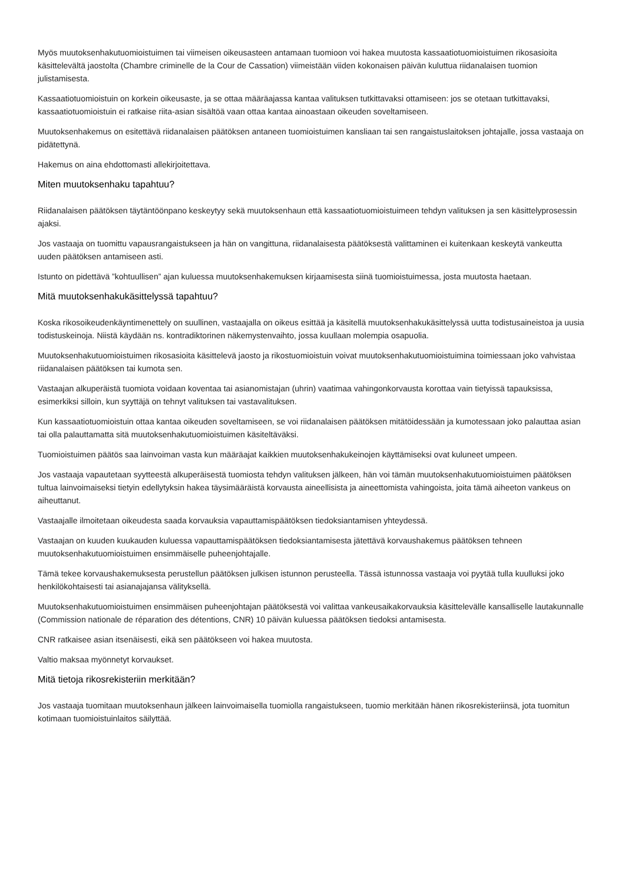Myös muutoksenhakutuomioistuimen tai viimeisen oikeusasteen antamaan tuomioon voi hakea muutosta kassaatiotuomioistuimen rikosasioita käsittelevältä jaostolta (Chambre criminelle de la Cour de Cassation) viimeistään viiden kokonaisen päivän kuluttua riidanalaisen tuomion julistamisesta.
Kassaatiotuomioistuin on korkein oikeusaste, ja se ottaa määräajassa kantaa valituksen tutkittavaksi ottamiseen: jos se otetaan tutkittavaksi, kassaatiotuomioistuin ei ratkaise riita-asian sisältöä vaan ottaa kantaa ainoastaan oikeuden soveltamiseen.
Muutoksenhakemus on esitettävä riidanalaisen päätöksen antaneen tuomioistuimen kansliaan tai sen rangaistuslaitoksen johtajalle, jossa vastaaja on pidätettynä.
Hakemus on aina ehdottomasti allekirjoitettava.
Miten muutoksenhaku tapahtuu?
Riidanalaisen päätöksen täytäntöönpano keskeytyy sekä muutoksenhaun että kassaatiotuomioistuimeen tehdyn valituksen ja sen käsittelyprosessin ajaksi.
Jos vastaaja on tuomittu vapausrangaistukseen ja hän on vangittuna, riidanalaisesta päätöksestä valittaminen ei kuitenkaan keskeytä vankeutta uuden päätöksen antamiseen asti.
Istunto on pidettävä ”kohtuullisen” ajan kuluessa muutoksenhakemuksen kirjaamisesta siinä tuomioistuimessa, josta muutosta haetaan.
Mitä muutoksenhakukäsittelyssä tapahtuu?
Koska rikosoikeudenkäyntimenettely on suullinen, vastaajalla on oikeus esittää ja käsitellä muutoksenhakukäsittelyssä uutta todistusaineistoa ja uusia todistuskeinoja. Niistä käydään ns. kontradiktorinen näkemystenvaihto, jossa kuullaan molempia osapuolia.
Muutoksenhakutuomioistuimen rikosasioita käsittelevä jaosto ja rikostuomioistuin voivat muutoksenhakutuomioistuimina toimiessaan joko vahvistaa riidanalaisen päätöksen tai kumota sen.
Vastaajan alkuperäistä tuomiota voidaan koventaa tai asianomistajan (uhrin) vaatimaa vahingonkorvausta korottaa vain tietyissä tapauksissa, esimerkiksi silloin, kun syyttäjä on tehnyt valituksen tai vastavalituksen.
Kun kassaatiotuomioistuin ottaa kantaa oikeuden soveltamiseen, se voi riidanalaisen päätöksen mitätöidessään ja kumotessaan joko palauttaa asian tai olla palauttamatta sitä muutoksenhakutuomioistuimen käsiteltäväksi.
Tuomioistuimen päätös saa lainvoiman vasta kun määräajat kaikkien muutoksenhakukeinojen käyttämiseksi ovat kuluneet umpeen.
Jos vastaaja vapautetaan syytteestä alkuperäisestä tuomiosta tehdyn valituksen jälkeen, hän voi tämän muutoksenhakutuomioistuimen päätöksen tultua lainvoimaiseksi tietyin edellytyksin hakea täysimääräistä korvausta aineellisista ja aineettomista vahingoista, joita tämä aiheeton vankeus on aiheuttanut.
Vastaajalle ilmoitetaan oikeudesta saada korvauksia vapauttamispäätöksen tiedoksiantamisen yhteydessä.
Vastaajan on kuuden kuukauden kuluessa vapauttamispäätöksen tiedoksiantamisesta jätettävä korvaushakemus päätöksen tehneen muutoksenhakutuomioistuimen ensimmäiselle puheenjohtajalle.
Tämä tekee korvaushakemuksesta perustellun päätöksen julkisen istunnon perusteella. Tässä istunnossa vastaaja voi pyytää tulla kuulluksi joko henkilökohtaisesti tai asianajajansa välityksellä.
Muutoksenhakutuomioistuimen ensimmäisen puheenjohtajan päätöksestä voi valittaa vankeusaikakorvauksia käsittelevälle kansalliselle lautakunnalle (Commission nationale de réparation des détentions, CNR) 10 päivän kuluessa päätöksen tiedoksi antamisesta.
CNR ratkaisee asian itsenäisesti, eikä sen päätökseen voi hakea muutosta.
Valtio maksaa myönnetyt korvaukset.
Mitä tietoja rikosrekisteriin merkitään?
Jos vastaaja tuomitaan muutoksenhaun jälkeen lainvoimaisella tuomiolla rangaistukseen, tuomio merkitään hänen rikosrekisteriinsä, jota tuomitun kotimaan tuomioistuinlaitos säilyttää.